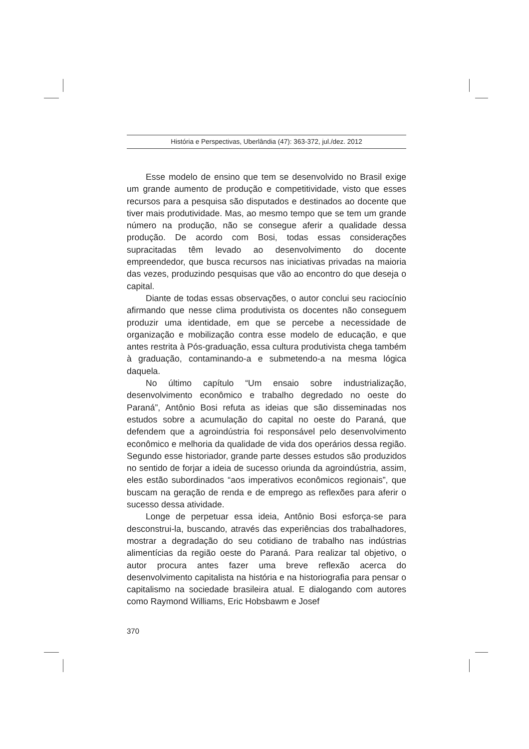História e Perspectivas, Uberlândia (47): 363-372, jul./dez. 2012
Esse modelo de ensino que tem se desenvolvido no Brasil exige um grande aumento de produção e competitividade, visto que esses recursos para a pesquisa são disputados e destinados ao docente que tiver mais produtividade. Mas, ao mesmo tempo que se tem um grande número na produção, não se consegue aferir a qualidade dessa produção. De acordo com Bosi, todas essas considerações supracitadas têm levado ao desenvolvimento do docente empreendedor, que busca recursos nas iniciativas privadas na maioria das vezes, produzindo pesquisas que vão ao encontro do que deseja o capital.
Diante de todas essas observações, o autor conclui seu raciocínio afirmando que nesse clima produtivista os docentes não conseguem produzir uma identidade, em que se percebe a necessidade de organização e mobilização contra esse modelo de educação, e que antes restrita à Pós-graduação, essa cultura produtivista chega também à graduação, contaminando-a e submetendo-a na mesma lógica daquela.
No último capítulo “Um ensaio sobre industrialização, desenvolvimento econômico e trabalho degredado no oeste do Paraná”, Antônio Bosi refuta as ideias que são disseminadas nos estudos sobre a acumulação do capital no oeste do Paraná, que defendem que a agroindústria foi responsável pelo desenvolvimento econômico e melhoria da qualidade de vida dos operários dessa região. Segundo esse historiador, grande parte desses estudos são produzidos no sentido de forjar a ideia de sucesso oriunda da agroindústria, assim, eles estão subordinados “aos imperativos econômicos regionais”, que buscam na geração de renda e de emprego as reflexões para aferir o sucesso dessa atividade.
Longe de perpetuar essa ideia, Antônio Bosi esforça-se para desconstrui-la, buscando, através das experiências dos trabalhadores, mostrar a degradação do seu cotidiano de trabalho nas indústrias alimentícias da região oeste do Paraná. Para realizar tal objetivo, o autor procura antes fazer uma breve reflexão acerca do desenvolvimento capitalista na história e na historiografia para pensar o capitalismo na sociedade brasileira atual. E dialogando com autores como Raymond Williams, Eric Hobsbawm e Josef
370